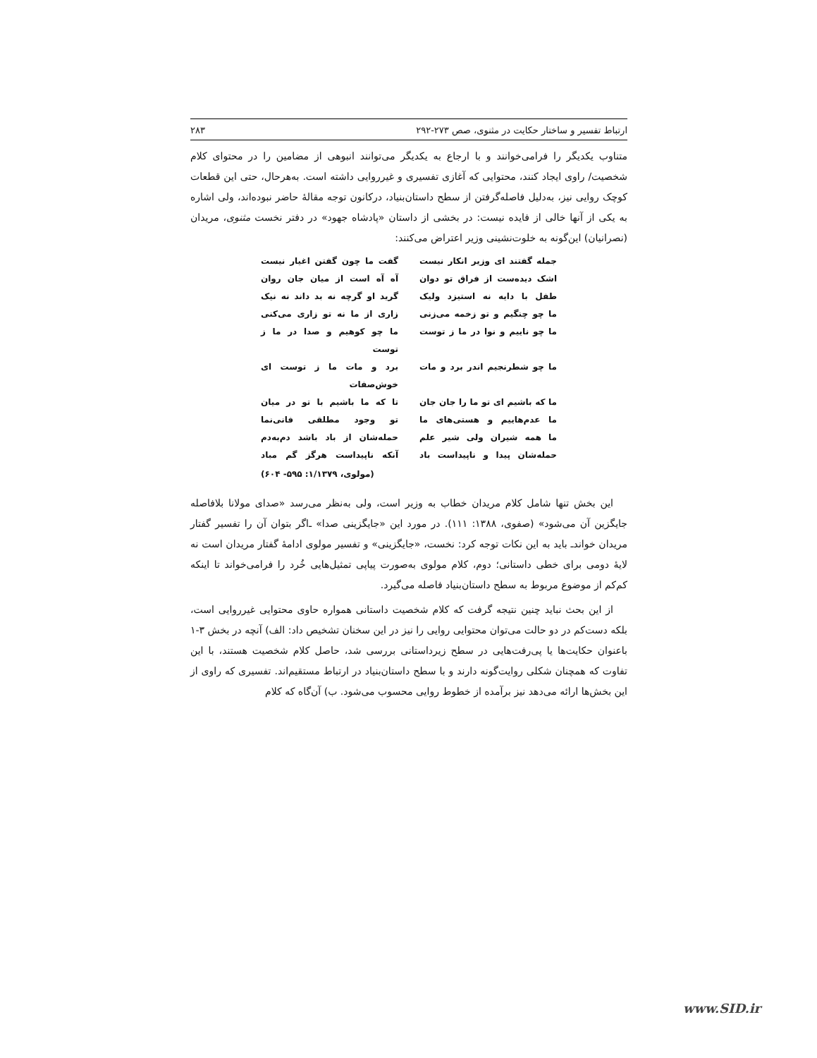ارتباط تفسیر و ساختار حکایت در مثنوی، صص ۲۷۳-۲۹۲ ۲۸۳
متناوب یکدیگر را فرامی‌خوانند و با ارجاع به یکدیگر می‌توانند انبوهی از مضامین را در محتوای کلام شخصیت/ راوی ایجاد کنند، محتوایی که آغازی تفسیری و غیرروایی داشته است. به‌هرحال، حتی این قطعات کوچک روایی نیز، به‌دلیل فاصله‌گرفتن از سطح داستان‌بنیاد، درکانون توجه مقالهٔ حاضر نبوده‌اند، ولی اشاره به یکی از آنها خالی از فایده نیست: در بخشی از داستان «پادشاه جهود» در دفتر نخست مثنوی، مریدان (نصرانیان) این‌گونه به خلوت‌نشینی وزیر اعتراض می‌کنند:
جمله گفتند ای وزیر انکار نیست گفت ما چون گفتن اغیار نیست
اشک دیده‌ست از فراق تو دوان آه آه است از میان جان روان
طفل با دایه نه استیزد ولیک گرید او گرچه نه بد داند نه نیک
ما چو چنگیم و تو زخمه می‌زنی زاری از ما نه تو زاری می‌کنی
ما چو ناییم و نوا در ما ز توست ما چو کوهیم و صدا در ما ز توست
ما چو شطرنجیم اندر برد و مات برد و مات ما ز توست ای خوش‌صفات
ما که باشیم ای تو ما را جان جان تا که ما باشیم با تو در میان
ما عدم‌هاییم و هستی‌های ما تو وجود مطلقی فانی‌نما
ما همه شیران ولی شیر علم حمله‌شان از باد باشد دم‌به‌دم
حمله‌شان پیدا و ناپیداست باد آنکه ناپیداست هرگز گم مباد
(مولوی، ۱/۱۳۷۹: ۵۹۵- ۶۰۴)
این بخش تنها شامل کلام مریدان خطاب به وزیر است، ولی به‌نظر می‌رسد «صدای مولانا بلافاصله جایگزین آن می‌شود» (صفوی، ۱۳۸۸: ۱۱۱). در مورد این «جایگزینی صدا» ـ‌اگر بتوان آن را تفسیر گفتار مریدان خواند‌ـ باید به این نکات توجه کرد: نخست، «جایگزینی» و تفسیر مولوی ادامهٔ گفتار مریدان است نه لایهٔ دومی برای خطی داستانی؛ دوم، کلام مولوی به‌صورت پیاپی تمثیل‌هایی خُرد را فرامی‌خواند تا اینکه کم‌کم از موضوع مربوط به سطح داستان‌بنیاد فاصله می‌گیرد.
از این بحث نباید چنین نتیجه گرفت که کلام شخصیت داستانی همواره حاوی محتوایی غیرروایی است، بلکه دست‌کم در دو حالت می‌توان محتوایی روایی را نیز در این سخنان تشخیص داد: الف) آنچه در بخش ۳-۱ باعنوان حکایت‌ها یا پی‌رفت‌هایی در سطح زیرداستانی بررسی شد، حاصل کلام شخصیت هستند، با این تفاوت که همچنان شکلی روایت‌گونه دارند و با سطح داستان‌بنیاد در ارتباط مستقیم‌اند. تفسیری که راوی از این بخش‌ها ارائه می‌دهد نیز برآمده از خطوط روایی محسوب می‌شود. ب) آن‌گاه که کلام
www.SID.ir